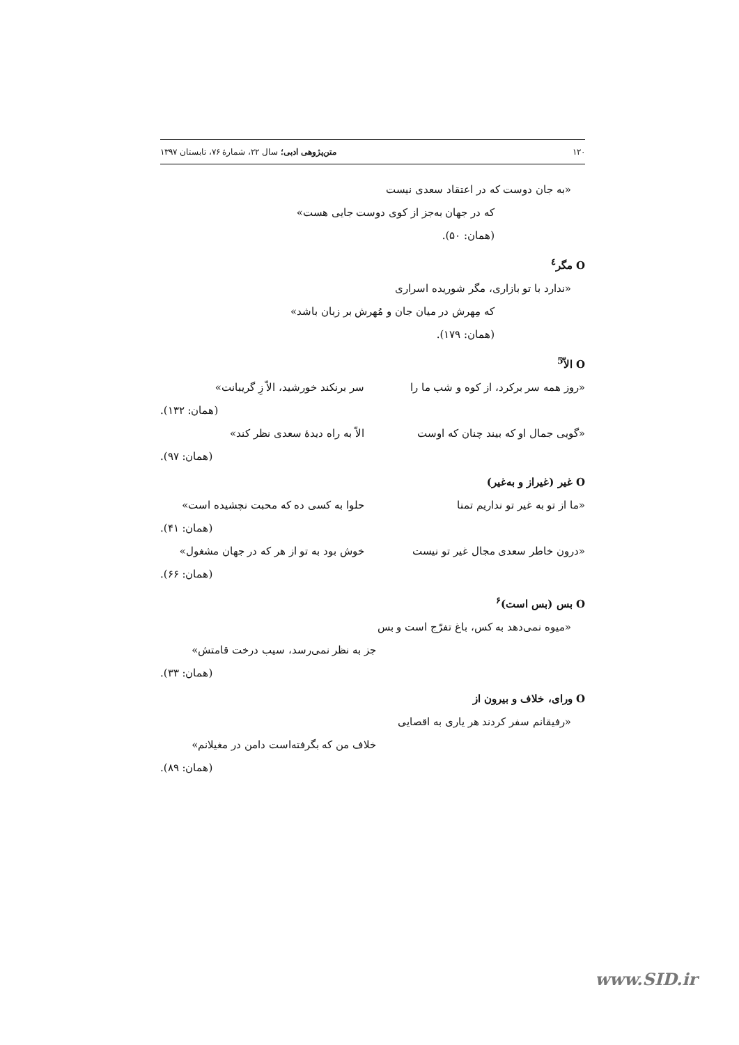۱۲۰ متن‌پژوهی ادبی؛ سال ۲۲، شمارهٔ ۷۶، تابستان ۱۳۹۷
«به جان دوست که در اعتقاد سعدی نیست
که در جهان به‌جز از کوی دوست جایی هست»
(همان: ۵۰).
O مگر<sup>٤</sup>
«ندارد با تو بازاری، مگر شوریده اسراری
که مِهرش در میان جان و مُهرش بر زبان باشد»
(همان: ۱۷۹).
O الاّ<sup>5</sup>
«روز همه سر برکرد، از کوه و شب ما را سر برنکند خورشید، الاّ زِ گریبانت»
(همان: ۱۳۲).
«گویی جمال او که بیند چنان که اوست الاّ به راه دیدهٔ سعدی نظر کند»
(همان: ۹۷).
O غیر (غیراز و به‌غیر)
«ما از تو به غیر تو نداریم تمنا حلوا به کسی ده که محبت نچشیده است»
(همان: ۴۱).
«درون خاطر سعدی مجال غیر تو نیست خوش بود به تو از هر که در جهان مشغول»
(همان: ۶۶).
O بس (بس است)<sup>۶</sup>
«میوه نمی‌دهد به کس، باغ تفرّج است و بس
جز به نظر نمی‌رسد، سیب درخت قامتش»
(همان: ۳۳).
O ورای، خلاف و بیرون از
«رفیقانم سفر کردند هر یاری به اقصایی
خلاف من که بگرفته‌است دامن در مغیلانم»
(همان: ۸۹).
www.SID.ir